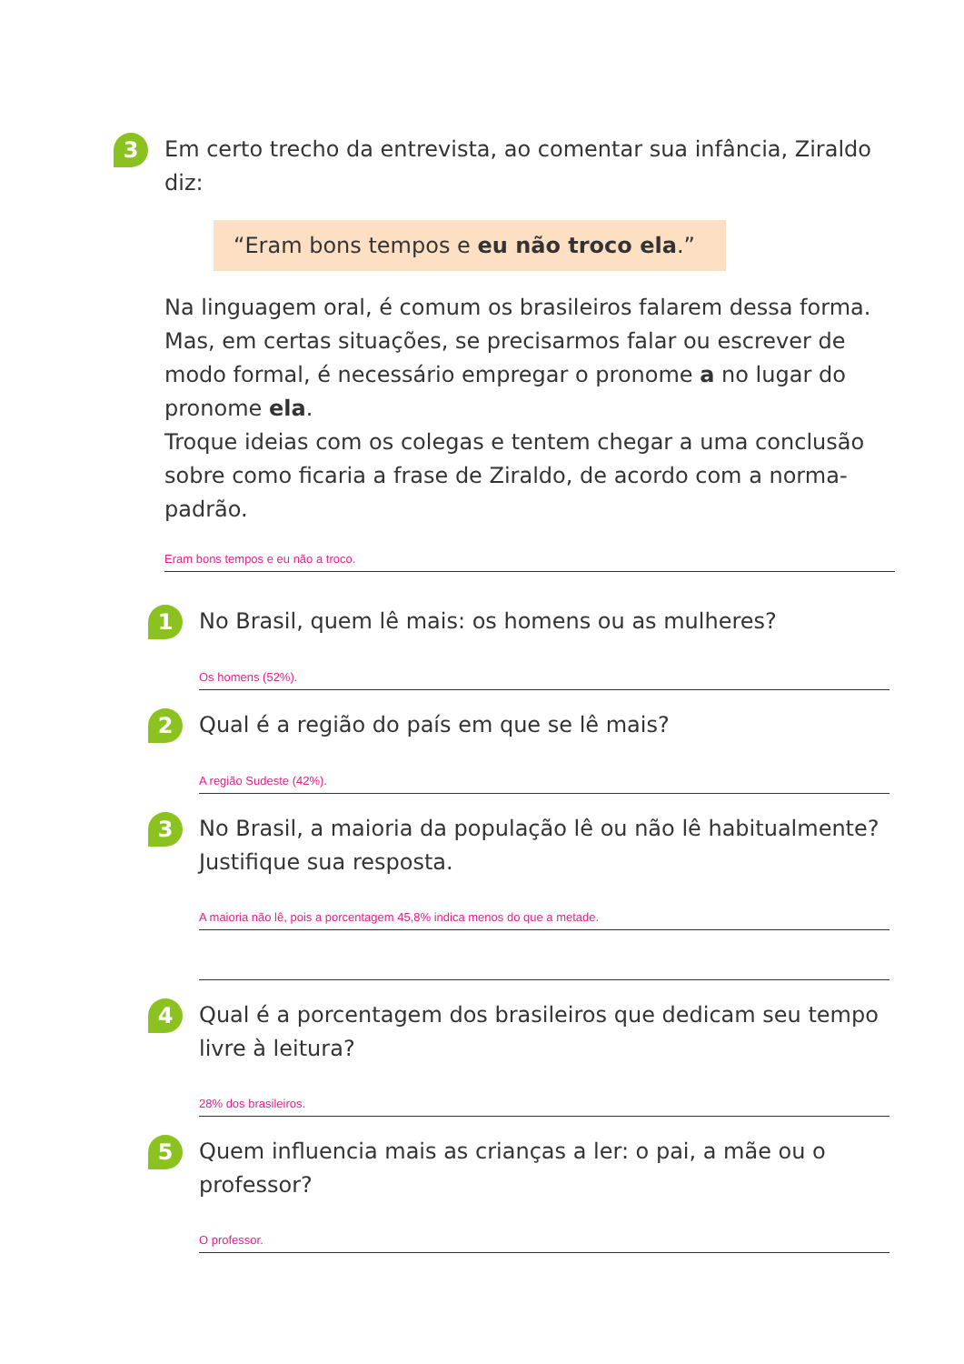3
Em certo trecho da entrevista, ao comentar sua infância, Ziraldo diz:
“Eram bons tempos e eu não troco ela.”
Na linguagem oral, é comum os brasileiros falarem dessa forma. Mas, em certas situações, se precisarmos falar ou escrever de modo formal, é necessário empregar o pronome a no lugar do pronome ela.
Troque ideias com os colegas e tentem chegar a uma conclusão sobre como ficaria a frase de Ziraldo, de acordo com a norma-padrão.
Eram bons tempos e eu não a troco.
1
No Brasil, quem lê mais: os homens ou as mulheres?
Os homens (52%).
2
Qual é a região do país em que se lê mais?
A região Sudeste (42%).
3
No Brasil, a maioria da população lê ou não lê habitualmente? Justifique sua resposta.
A maioria não lê, pois a porcentagem 45,8% indica menos do que a metade.
4
Qual é a porcentagem dos brasileiros que dedicam seu tempo livre à leitura?
28% dos brasileiros.
5
Quem influencia mais as crianças a ler: o pai, a mãe ou o professor?
O professor.